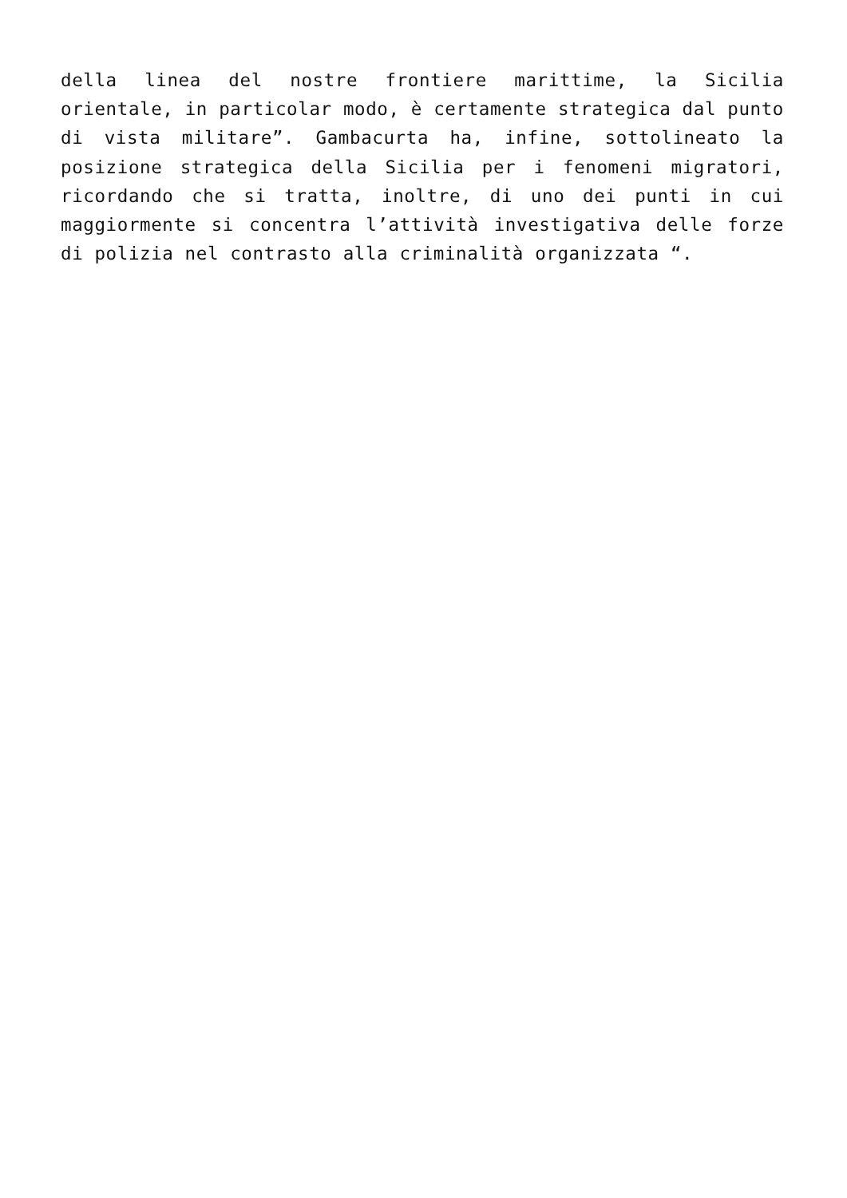della linea del nostre frontiere marittime, la Sicilia orientale, in particolar modo, è certamente strategica dal punto di vista militare”. Gambacurta ha, infine, sottolineato la posizione strategica della Sicilia per i fenomeni migratori, ricordando che si tratta, inoltre, di uno dei punti in cui maggiormente si concentra l’attività investigativa delle forze di polizia nel contrasto alla criminalità organizzata “.